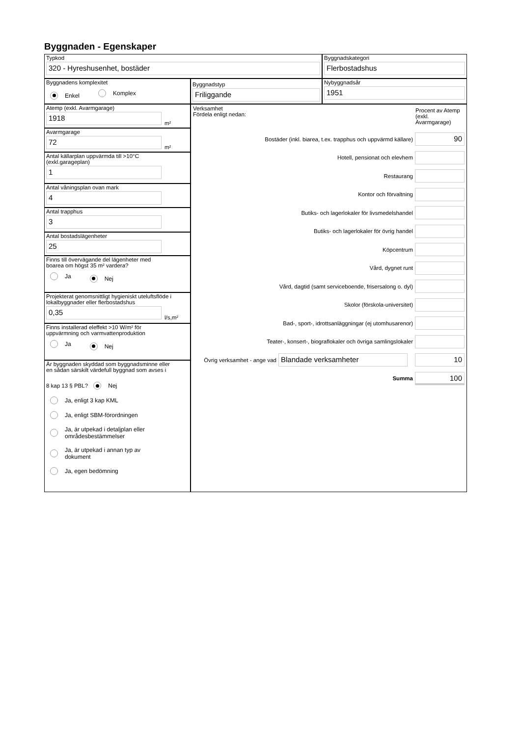Byggnaden - Egenskaper
Typkod
320 - Hyreshusenhet, bostäder
Byggnadskategori
Flerbostadshus
Byggnadens komplexitet
Enkel Komplex
Byggnadstyp
Friliggande
Nybyggnadsår
1951
Atemp (exkl. Avarmgarage)
1918
m²
Avarmgarage
72
m²
Antal källarplan uppvärmda till >10°C
(exkl.garageplan)
1
Antal våningsplan ovan mark
4
Antal trapphus
3
Antal bostadslägenheter
25
Finns till övervägande del lägenheter med
boarea om högst 35 m² vardera?
Ja Nej
Projekterat genomsnittligt hygieniskt uteluftsflöde i
lokalbyggnader eller flerbostadshus
0,35
l/s,m²
Finns installerad eleffekt >10 W/m² för
uppvärmning och varmvattenproduktion
Ja Nej
Är byggnaden skyddad som byggnadsminne eller
en sådan särskilt värdefull byggnad som avses i
8 kap 13 § PBL?
Nej
Ja, enligt 3 kap KML
Ja, enligt SBM-förordningen
Ja, är utpekad i detaljplan eller
områdesbestämmelser
Ja, är utpekad i annan typ av
dokument
Ja, egen bedömning
Verksamhet
Fördela enligt nedan:
Procent av Atemp (exkl. Avarmgarage)
Bostäder (inkl. biarea, t.ex. trapphus och uppvärmd källare)
90
Hotell, pensionat och elevhem
Restaurang
Kontor och förvaltning
Butiks- och lagerlokaler för livsmedelshandel
Butiks- och lagerlokaler för övrig handel
Köpcentrum
Vård, dygnet runt
Vård, dagtid (samt serviceboende, frisersalong o. dyl)
Skolor (förskola-universitet)
Bad-, sport-, idrottsanläggningar (ej utomhusarenor)
Teater-, konsert-, biograflokaler och övriga samlingslokaler
Övrig verksamhet - ange vad
Blandade verksamheter 10
Summa
100